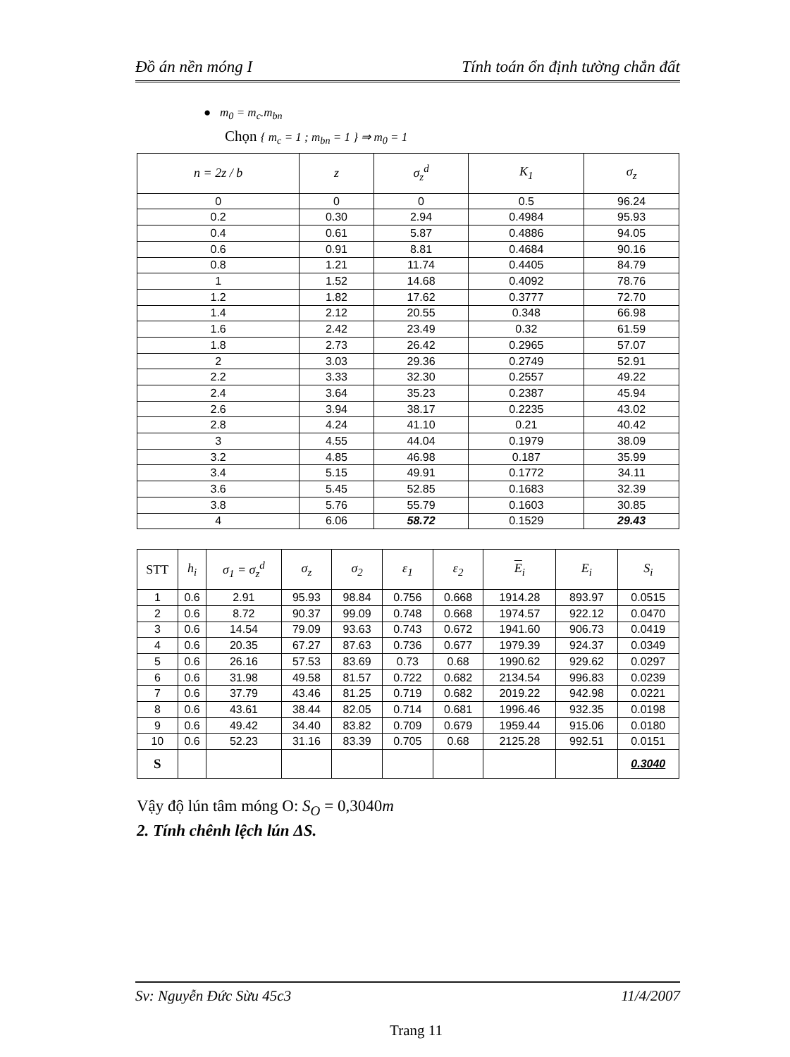Đồ án nền móng I Tính toán ổn định tường chắn đất
● m<sub>0</sub> = m<sub>c</sub>.m<sub>bn</sub>
Chọn { m<sub>c</sub> = 1 ; m<sub>bn</sub> = 1 } ⇒ m<sub>0</sub> = 1
| n = 2z / b | z | σ<sub>z</sub><sup>d</sup> | K<sub>1</sub> | σ<sub>z</sub> |
| --- | --- | --- | --- | --- |
| 0 | 0 | 0 | 0.5 | 96.24 |
| 0.2 | 0.30 | 2.94 | 0.4984 | 95.93 |
| 0.4 | 0.61 | 5.87 | 0.4886 | 94.05 |
| 0.6 | 0.91 | 8.81 | 0.4684 | 90.16 |
| 0.8 | 1.21 | 11.74 | 0.4405 | 84.79 |
| 1 | 1.52 | 14.68 | 0.4092 | 78.76 |
| 1.2 | 1.82 | 17.62 | 0.3777 | 72.70 |
| 1.4 | 2.12 | 20.55 | 0.348 | 66.98 |
| 1.6 | 2.42 | 23.49 | 0.32 | 61.59 |
| 1.8 | 2.73 | 26.42 | 0.2965 | 57.07 |
| 2 | 3.03 | 29.36 | 0.2749 | 52.91 |
| 2.2 | 3.33 | 32.30 | 0.2557 | 49.22 |
| 2.4 | 3.64 | 35.23 | 0.2387 | 45.94 |
| 2.6 | 3.94 | 38.17 | 0.2235 | 43.02 |
| 2.8 | 4.24 | 41.10 | 0.21 | 40.42 |
| 3 | 4.55 | 44.04 | 0.1979 | 38.09 |
| 3.2 | 4.85 | 46.98 | 0.187 | 35.99 |
| 3.4 | 5.15 | 49.91 | 0.1772 | 34.11 |
| 3.6 | 5.45 | 52.85 | 0.1683 | 32.39 |
| 3.8 | 5.76 | 55.79 | 0.1603 | 30.85 |
| 4 | 6.06 | 58.72 | 0.1529 | 29.43 |
| STT | h<sub>i</sub> | σ<sub>1</sub> = σ<sub>z</sub><sup>d</sup> | σ<sub>z</sub> | σ<sub>2</sub> | ε<sub>1</sub> | ε<sub>2</sub> | E<sub>i</sub> | E<sub>i</sub> | S<sub>i</sub> |
| --- | --- | --- | --- | --- | --- | --- | --- | --- | --- |
| 1 | 0.6 | 2.91 | 95.93 | 98.84 | 0.756 | 0.668 | 1914.28 | 893.97 | 0.0515 |
| 2 | 0.6 | 8.72 | 90.37 | 99.09 | 0.748 | 0.668 | 1974.57 | 922.12 | 0.0470 |
| 3 | 0.6 | 14.54 | 79.09 | 93.63 | 0.743 | 0.672 | 1941.60 | 906.73 | 0.0419 |
| 4 | 0.6 | 20.35 | 67.27 | 87.63 | 0.736 | 0.677 | 1979.39 | 924.37 | 0.0349 |
| 5 | 0.6 | 26.16 | 57.53 | 83.69 | 0.73 | 0.68 | 1990.62 | 929.62 | 0.0297 |
| 6 | 0.6 | 31.98 | 49.58 | 81.57 | 0.722 | 0.682 | 2134.54 | 996.83 | 0.0239 |
| 7 | 0.6 | 37.79 | 43.46 | 81.25 | 0.719 | 0.682 | 2019.22 | 942.98 | 0.0221 |
| 8 | 0.6 | 43.61 | 38.44 | 82.05 | 0.714 | 0.681 | 1996.46 | 932.35 | 0.0198 |
| 9 | 0.6 | 49.42 | 34.40 | 83.82 | 0.709 | 0.679 | 1959.44 | 915.06 | 0.0180 |
| 10 | 0.6 | 52.23 | 31.16 | 83.39 | 0.705 | 0.68 | 2125.28 | 992.51 | 0.0151 |
| S | | | | | | | | | 0.3040 |
Vậy độ lún tâm móng O: S<sub>O</sub> = 0,3040m
2. Tính chênh lệch lún ΔS.
Sv: Nguyễn Đức Sừu 45c3 11/4/2007
Trang 11